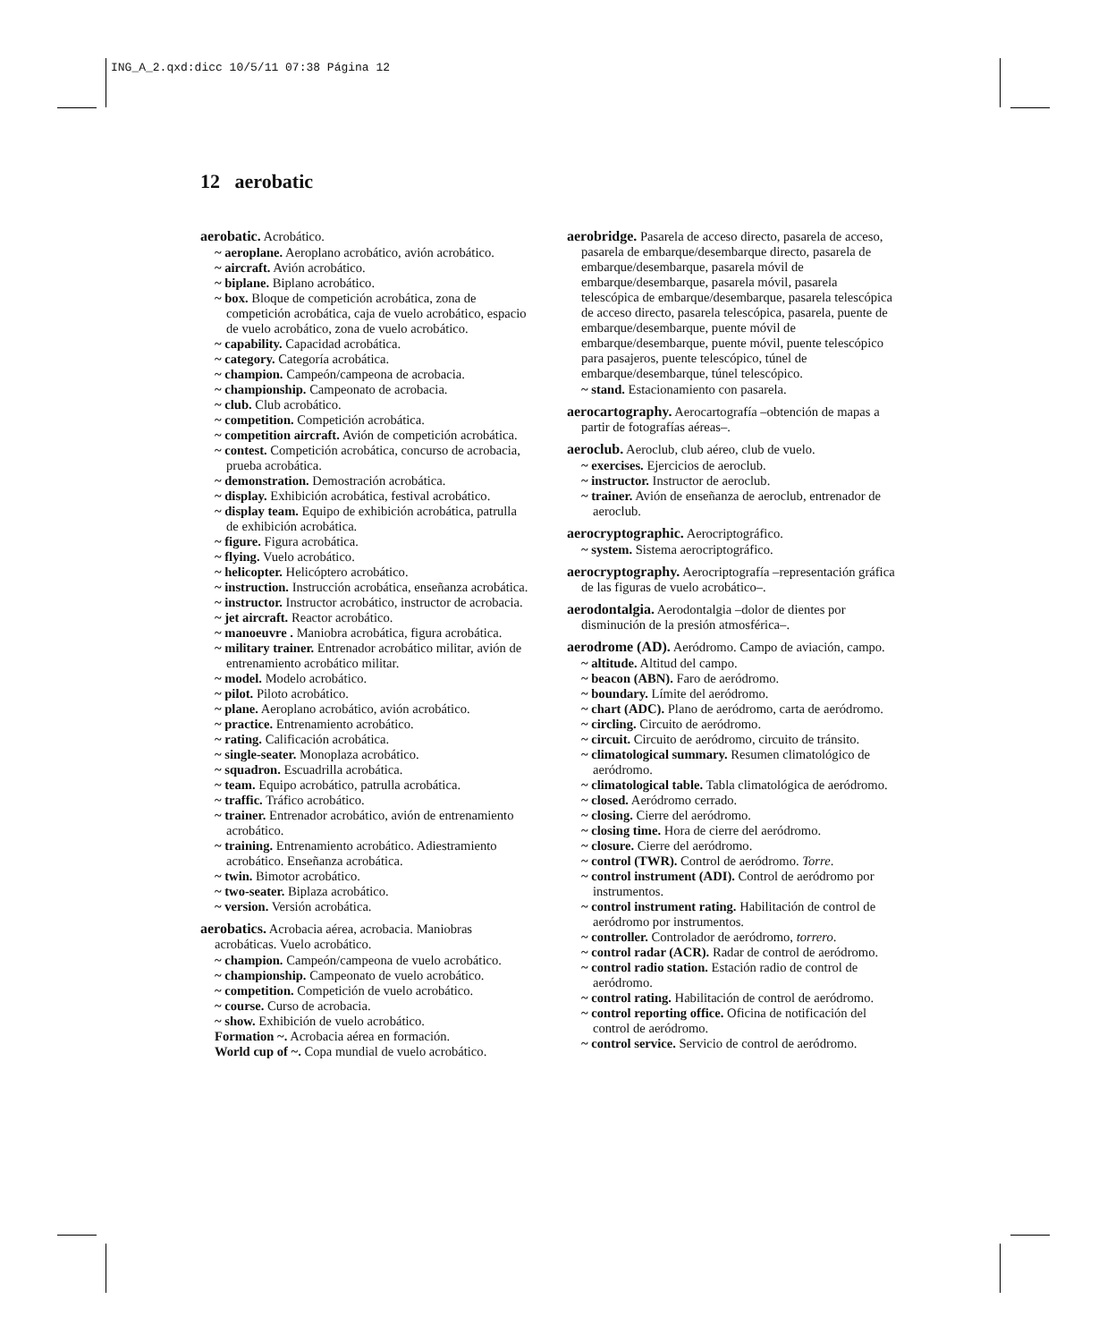ING_A_2.qxd:dicc 10/5/11 07:38 Página 12
12 aerobatic
aerobatic. Acrobático.
~ aeroplane. Aeroplano acrobático, avión acrobático.
~ aircraft. Avión acrobático.
~ biplane. Biplano acrobático.
~ box. Bloque de competición acrobática, zona de competición acrobática, caja de vuelo acrobático, espacio de vuelo acrobático, zona de vuelo acrobático.
~ capability. Capacidad acrobática.
~ category. Categoría acrobática.
~ champion. Campeón/campeona de acrobacia.
~ championship. Campeonato de acrobacia.
~ club. Club acrobático.
~ competition. Competición acrobática.
~ competition aircraft. Avión de competición acrobática.
~ contest. Competición acrobática, concurso de acrobacia, prueba acrobática.
~ demonstration. Demostración acrobática.
~ display. Exhibición acrobática, festival acrobático.
~ display team. Equipo de exhibición acrobática, patrulla de exhibición acrobática.
~ figure. Figura acrobática.
~ flying. Vuelo acrobático.
~ helicopter. Helicóptero acrobático.
~ instruction. Instrucción acrobática, enseñanza acrobática.
~ instructor. Instructor acrobático, instructor de acrobacia.
~ jet aircraft. Reactor acrobático.
~ manoeuvre . Maniobra acrobática, figura acrobática.
~ military trainer. Entrenador acrobático militar, avión de entrenamiento acrobático militar.
~ model. Modelo acrobático.
~ pilot. Piloto acrobático.
~ plane. Aeroplano acrobático, avión acrobático.
~ practice. Entrenamiento acrobático.
~ rating. Calificación acrobática.
~ single-seater. Monoplaza acrobático.
~ squadron. Escuadrilla acrobática.
~ team. Equipo acrobático, patrulla acrobática.
~ traffic. Tráfico acrobático.
~ trainer. Entrenador acrobático, avión de entrenamiento acrobático.
~ training. Entrenamiento acrobático. Adiestramiento acrobático. Enseñanza acrobática.
~ twin. Bimotor acrobático.
~ two-seater. Biplaza acrobático.
~ version. Versión acrobática.
aerobatics. Acrobacia aérea, acrobacia. Maniobras acrobáticas. Vuelo acrobático.
~ champion. Campeón/campeona de vuelo acrobático.
~ championship. Campeonato de vuelo acrobático.
~ competition. Competición de vuelo acrobático.
~ course. Curso de acrobacia.
~ show. Exhibición de vuelo acrobático.
Formation ~. Acrobacia aérea en formación.
World cup of ~. Copa mundial de vuelo acrobático.
aerobridge. Pasarela de acceso directo, pasarela de acceso, pasarela de embarque/desembarque directo, pasarela de embarque/desembarque, pasarela móvil de embarque/desembarque, pasarela móvil, pasarela telescópica de embarque/desembarque, pasarela telescópica de acceso directo, pasarela telescópica, pasarela, puente de embarque/desembarque, puente móvil de embarque/desembarque, puente móvil, puente telescópico para pasajeros, puente telescópico, túnel de embarque/desembarque, túnel telescópico.
~ stand. Estacionamiento con pasarela.
aerocartography. Aerocartografía –obtención de mapas a partir de fotografías aéreas–.
aeroclub. Aeroclub, club aéreo, club de vuelo.
~ exercises. Ejercicios de aeroclub.
~ instructor. Instructor de aeroclub.
~ trainer. Avión de enseñanza de aeroclub, entrenador de aeroclub.
aerocryptographic. Aerocriptográfico.
~ system. Sistema aerocriptográfico.
aerocryptography. Aerocriptografía –representación gráfica de las figuras de vuelo acrobático–.
aerodontalgia. Aerodontalgia –dolor de dientes por disminución de la presión atmosférica–.
aerodrome (AD). Aeródromo. Campo de aviación, campo.
~ altitude. Altitud del campo.
~ beacon (ABN). Faro de aeródromo.
~ boundary. Límite del aeródromo.
~ chart (ADC). Plano de aeródromo, carta de aeródromo.
~ circling. Circuito de aeródromo.
~ circuit. Circuito de aeródromo, circuito de tránsito.
~ climatological summary. Resumen climatológico de aeródromo.
~ climatological table. Tabla climatológica de aeródromo.
~ closed. Aeródromo cerrado.
~ closing. Cierre del aeródromo.
~ closing time. Hora de cierre del aeródromo.
~ closure. Cierre del aeródromo.
~ control (TWR). Control de aeródromo. Torre.
~ control instrument (ADI). Control de aeródromo por instrumentos.
~ control instrument rating. Habilitación de control de aeródromo por instrumentos.
~ controller. Controlador de aeródromo, torrero.
~ control radar (ACR). Radar de control de aeródromo.
~ control radio station. Estación radio de control de aeródromo.
~ control rating. Habilitación de control de aeródromo.
~ control reporting office. Oficina de notificación del control de aeródromo.
~ control service. Servicio de control de aeródromo.